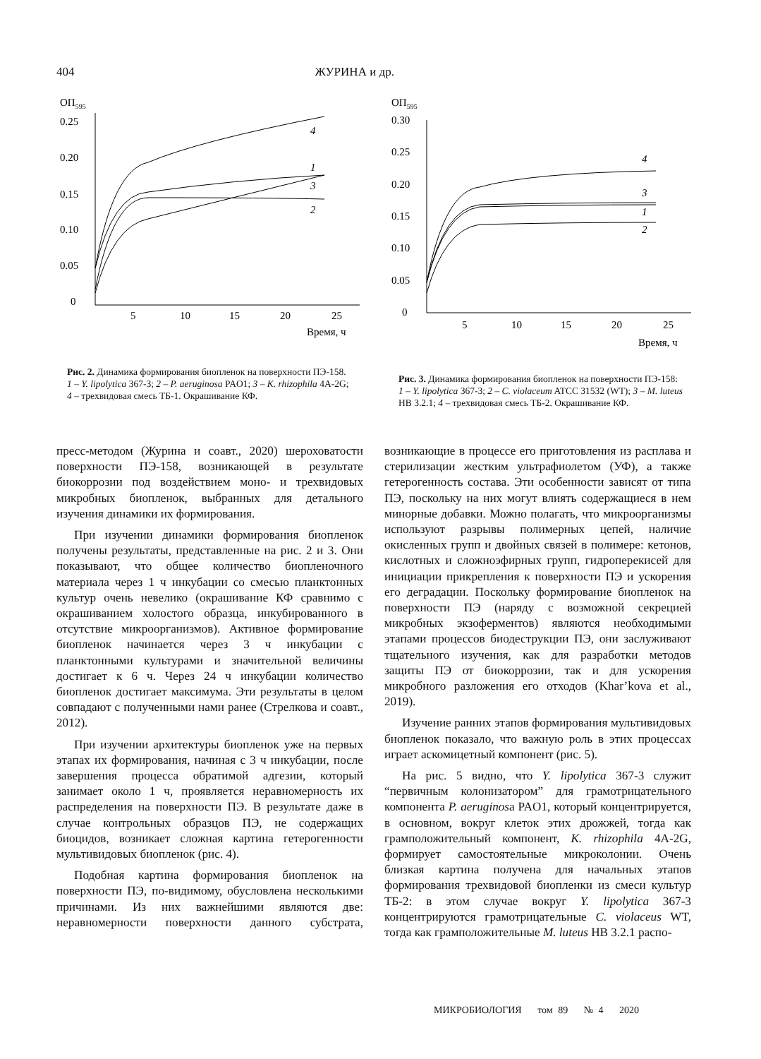404 ЖУРИНА и др.
ОП595
0.25
0.20
0.15
0.10
0.05
0
5
10
15
20
25
Время, ч
4
1
3
2
Рис. 2. Динамика формирования биопленок на поверхности ПЭ-158. 1 – Y. lipolytica 367-3; 2 – P. aeruginosa PAO1; 3 – K. rhizophila 4A-2G; 4 – трехвидовая смесь ТБ-1. Окрашивание КФ.
ОП595
0.30
0.25
0.20
0.15
0.10
0.05
0
5
10
15
20
25
Время, ч
4
3
1
2
Рис. 3. Динамика формирования биопленок на поверхности ПЭ-158: 1 – Y. lipolytica 367-3; 2 – C. violaceum ATCC 31532 (WT); 3 – M. luteus HB 3.2.1; 4 – трехвидовая смесь ТБ-2. Окрашивание КФ.
пресс-методом (Журина и соавт., 2020) шероховатости поверхности ПЭ-158, возникающей в результате биокоррозии под воздействием моно- и трехвидовых микробных биопленок, выбранных для детального изучения динамики их формирования.
При изучении динамики формирования биопленок получены результаты, представленные на рис. 2 и 3. Они показывают, что общее количество биопленочного материала через 1 ч инкубации со смесью планктонных культур очень невелико (окрашивание КФ сравнимо с окрашиванием холостого образца, инкубированного в отсутствие микроорганизмов). Активное формирование биопленок начинается через 3 ч инкубации с планктонными культурами и значительной величины достигает к 6 ч. Через 24 ч инкубации количество биопленок достигает максимума. Эти результаты в целом совпадают с полученными нами ранее (Стрелкова и соавт., 2012).
При изучении архитектуры биопленок уже на первых этапах их формирования, начиная с 3 ч инкубации, после завершения процесса обратимой адгезии, который занимает около 1 ч, проявляется неравномерность их распределения на поверхности ПЭ. В результате даже в случае контрольных образцов ПЭ, не содержащих биоцидов, возникает сложная картина гетерогенности мультивидовых биопленок (рис. 4).
Подобная картина формирования биопленок на поверхности ПЭ, по-видимому, обусловлена несколькими причинами. Из них важнейшими являются две: неравномерности поверхности данного субстрата, возникающие в процессе его приготовления из расплава и стерилизации жестким ультрафиолетом (УФ), а также гетерогенность состава. Эти особенности зависят от типа ПЭ, поскольку на них могут влиять содержащиеся в нем минорные добавки. Можно полагать, что микроорганизмы используют разрывы полимерных цепей, наличие окисленных групп и двойных связей в полимере: кетонов, кислотных и сложноэфирных групп, гидроперекисей для инициации прикрепления к поверхности ПЭ и ускорения его деградации. Поскольку формирование биопленок на поверхности ПЭ (наряду с возможной секрецией микробных экзоферментов) являются необходимыми этапами процессов биодеструкции ПЭ, они заслуживают тщательного изучения, как для разработки методов защиты ПЭ от биокоррозии, так и для ускорения микробного разложения его отходов (Khar’kova et al., 2019).
Изучение ранних этапов формирования мультивидовых биопленок показало, что важную роль в этих процессах играет аскомицетный компонент (рис. 5).
На рис. 5 видно, что Y. lipolytica 367-3 служит “первичным колонизатором” для грамотрицательного компонента P. aeruginosa PAO1, который концентрируется, в основном, вокруг клеток этих дрожжей, тогда как грамположительный компонент, K. rhizophila 4A-2G, формирует самостоятельные микроколонии. Очень близкая картина получена для начальных этапов формирования трехвидовой биопленки из смеси культур ТБ-2: в этом случае вокруг Y. lipolytica 367-3 концентрируются грамотрицательные C. violaceus WT, тогда как грамположительные M. luteus HB 3.2.1 распо-
МИКРОБИОЛОГИЯ том 89 № 4 2020